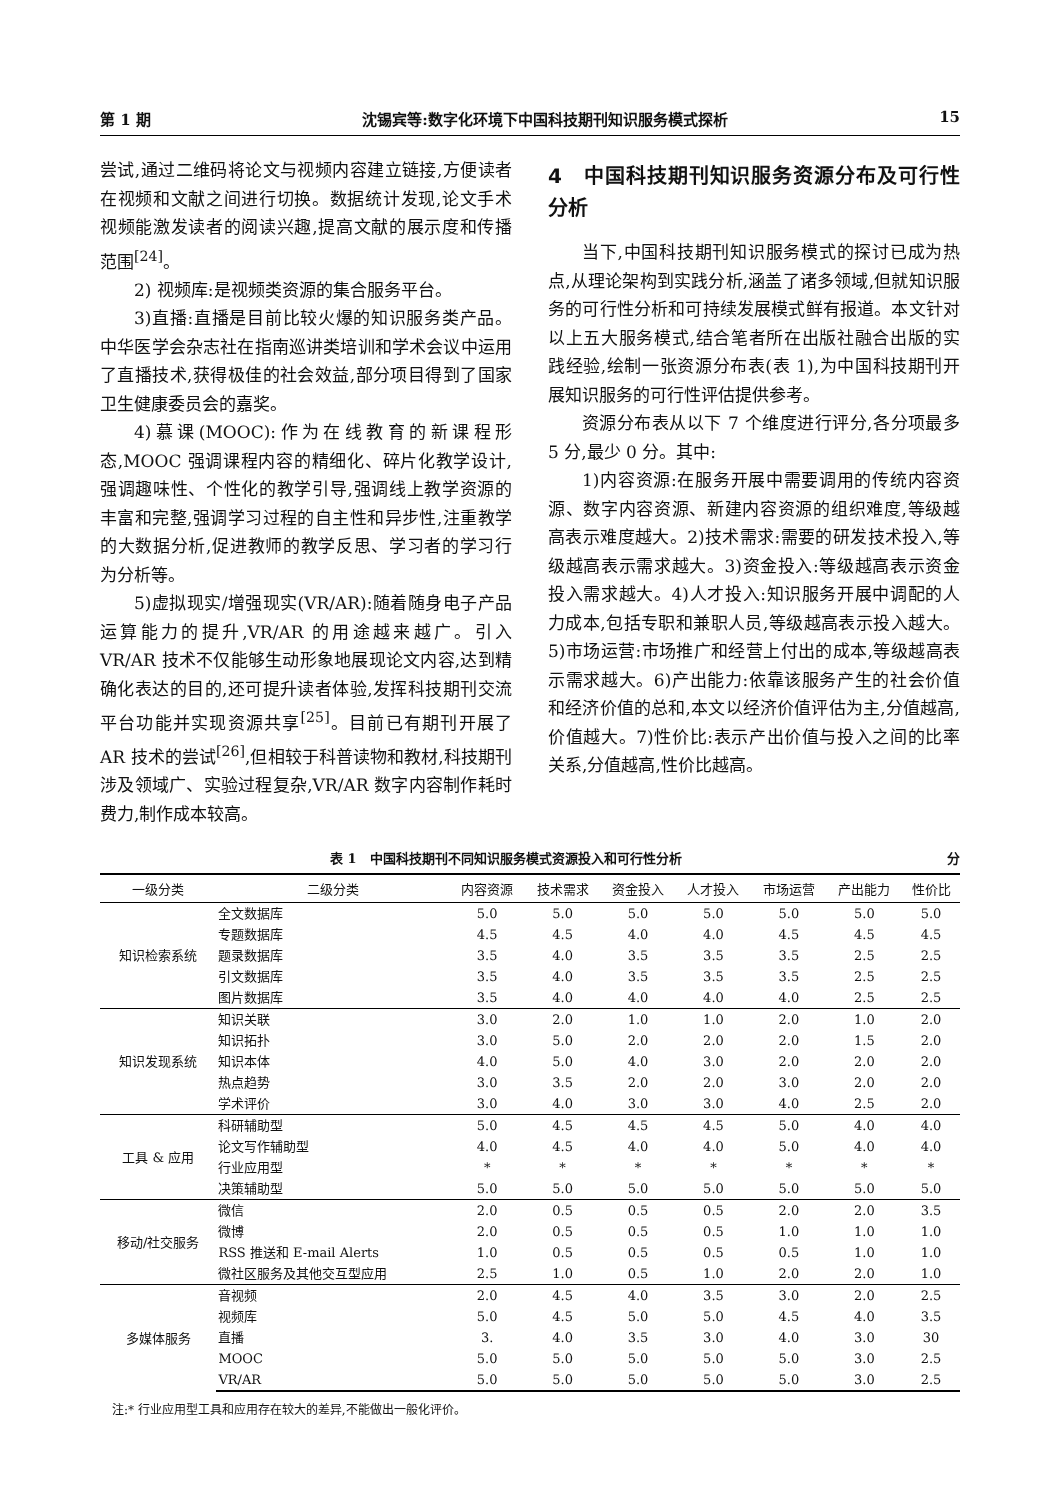第 1 期 沈锡宾等:数字化环境下中国科技期刊知识服务模式探析 15
尝试,通过二维码将论文与视频内容建立链接,方便读者在视频和文献之间进行切换。数据统计发现,论文手术视频能激发读者的阅读兴趣,提高文献的展示度和传播范围<sup>[24]</sup>。
2) 视频库:是视频类资源的集合服务平台。
3)直播:直播是目前比较火爆的知识服务类产品。中华医学会杂志社在指南巡讲类培训和学术会议中运用了直播技术,获得极佳的社会效益,部分项目得到了国家卫生健康委员会的嘉奖。
4)慕课(MOOC):作为在线教育的新课程形态,MOOC 强调课程内容的精细化、碎片化教学设计,强调趣味性、个性化的教学引导,强调线上教学资源的丰富和完整,强调学习过程的自主性和异步性,注重教学的大数据分析,促进教师的教学反思、学习者的学习行为分析等。
5)虚拟现实/增强现实(VR/AR):随着随身电子产品运算能力的提升,VR/AR 的用途越来越广。引入 VR/AR 技术不仅能够生动形象地展现论文内容,达到精确化表达的目的,还可提升读者体验,发挥科技期刊交流平台功能并实现资源共享<sup>[25]</sup>。目前已有期刊开展了 AR 技术的尝试<sup>[26]</sup>,但相较于科普读物和教材,科技期刊涉及领域广、实验过程复杂,VR/AR 数字内容制作耗时费力,制作成本较高。
4　中国科技期刊知识服务资源分布及可行性分析
当下,中国科技期刊知识服务模式的探讨已成为热点,从理论架构到实践分析,涵盖了诸多领域,但就知识服务的可行性分析和可持续发展模式鲜有报道。本文针对以上五大服务模式,结合笔者所在出版社融合出版的实践经验,绘制一张资源分布表(表 1),为中国科技期刊开展知识服务的可行性评估提供参考。
资源分布表从以下 7 个维度进行评分,各分项最多 5 分,最少 0 分。其中:
1)内容资源:在服务开展中需要调用的传统内容资源、数字内容资源、新建内容资源的组织难度,等级越高表示难度越大。2)技术需求:需要的研发技术投入,等级越高表示需求越大。3)资金投入:等级越高表示资金投入需求越大。4)人才投入:知识服务开展中调配的人力成本,包括专职和兼职人员,等级越高表示投入越大。5)市场运营:市场推广和经营上付出的成本,等级越高表示需求越大。6)产出能力:依靠该服务产生的社会价值和经济价值的总和,本文以经济价值评估为主,分值越高,价值越大。7)性价比:表示产出价值与投入之间的比率关系,分值越高,性价比越高。
表 1　中国科技期刊不同知识服务模式资源投入和可行性分析 分
| 一级分类 | 二级分类 | 内容资源 | 技术需求 | 资金投入 | 人才投入 | 市场运营 | 产出能力 | 性价比 |
| --- | --- | --- | --- | --- | --- | --- | --- | --- |
| 知识检索系统 | 全文数据库 | 5.0 | 5.0 | 5.0 | 5.0 | 5.0 | 5.0 | 5.0 |
| | 专题数据库 | 4.5 | 4.5 | 4.0 | 4.0 | 4.5 | 4.5 | 4.5 |
| | 题录数据库 | 3.5 | 4.0 | 3.5 | 3.5 | 3.5 | 2.5 | 2.5 |
| | 引文数据库 | 3.5 | 4.0 | 3.5 | 3.5 | 3.5 | 2.5 | 2.5 |
| | 图片数据库 | 3.5 | 4.0 | 4.0 | 4.0 | 4.0 | 2.5 | 2.5 |
| 知识发现系统 | 知识关联 | 3.0 | 2.0 | 1.0 | 1.0 | 2.0 | 1.0 | 2.0 |
| | 知识拓扑 | 3.0 | 5.0 | 2.0 | 2.0 | 2.0 | 1.5 | 2.0 |
| | 知识本体 | 4.0 | 5.0 | 4.0 | 3.0 | 2.0 | 2.0 | 2.0 |
| | 热点趋势 | 3.0 | 3.5 | 2.0 | 2.0 | 3.0 | 2.0 | 2.0 |
| | 学术评价 | 3.0 | 4.0 | 3.0 | 3.0 | 4.0 | 2.5 | 2.0 |
| 工具 & 应用 | 科研辅助型 | 5.0 | 4.5 | 4.5 | 4.5 | 5.0 | 4.0 | 4.0 |
| | 论文写作辅助型 | 4.0 | 4.5 | 4.0 | 4.0 | 5.0 | 4.0 | 4.0 |
| | 行业应用型 | * | * | * | * | * | * | * |
| | 决策辅助型 | 5.0 | 5.0 | 5.0 | 5.0 | 5.0 | 5.0 | 5.0 |
| 移动/社交服务 | 微信 | 2.0 | 0.5 | 0.5 | 0.5 | 2.0 | 2.0 | 3.5 |
| | 微博 | 2.0 | 0.5 | 0.5 | 0.5 | 1.0 | 1.0 | 1.0 |
| | RSS 推送和 E-mail Alerts | 1.0 | 0.5 | 0.5 | 0.5 | 0.5 | 1.0 | 1.0 |
| | 微社区服务及其他交互型应用 | 2.5 | 1.0 | 0.5 | 1.0 | 2.0 | 2.0 | 1.0 |
| 多媒体服务 | 音视频 | 2.0 | 4.5 | 4.0 | 3.5 | 3.0 | 2.0 | 2.5 |
| | 视频库 | 5.0 | 4.5 | 5.0 | 5.0 | 4.5 | 4.0 | 3.5 |
| | 直播 | 3. | 4.0 | 3.5 | 3.0 | 4.0 | 3.0 | 30 |
| | MOOC | 5.0 | 5.0 | 5.0 | 5.0 | 5.0 | 3.0 | 2.5 |
| | VR/AR | 5.0 | 5.0 | 5.0 | 5.0 | 5.0 | 3.0 | 2.5 |
注:* 行业应用型工具和应用存在较大的差异,不能做出一般化评价。